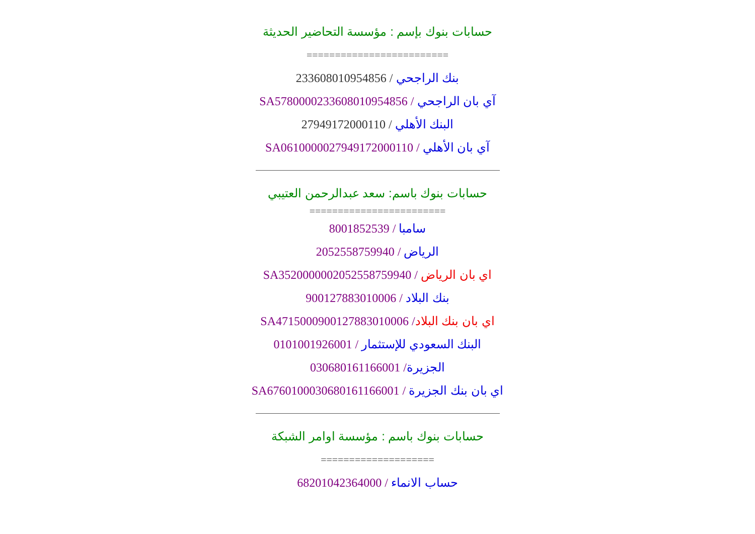حسابات بنوك بإسم : مؤسسة التحاضير الحديثة
=========================
بنك الراجحي / 233608010954856
آي بان الراجحي / SA5780000233608010954856
البنك الأهلي / 27949172000110
آي بان الأهلي / SA0610000027949172000110
حسابات بنوك باسم: سعد عبدالرحمن العتيبي
========================
سامبا / 8001852539
الرياض / 2052558759940
اي بان الرياض / SA3520000002052558759940
بنك البلاد / 900127883010006
اي بان بنك البلاد/ SA4715000900127883010006
البنك السعودي للإستثمار / 0101001926001
الجزيرة/ 030680161166001
اي بان بنك الجزيرة / SA6760100030680161166001
حسابات بنوك باسم : مؤسسة اوامر الشبكة
====================
حساب الانماء / 68201042364000